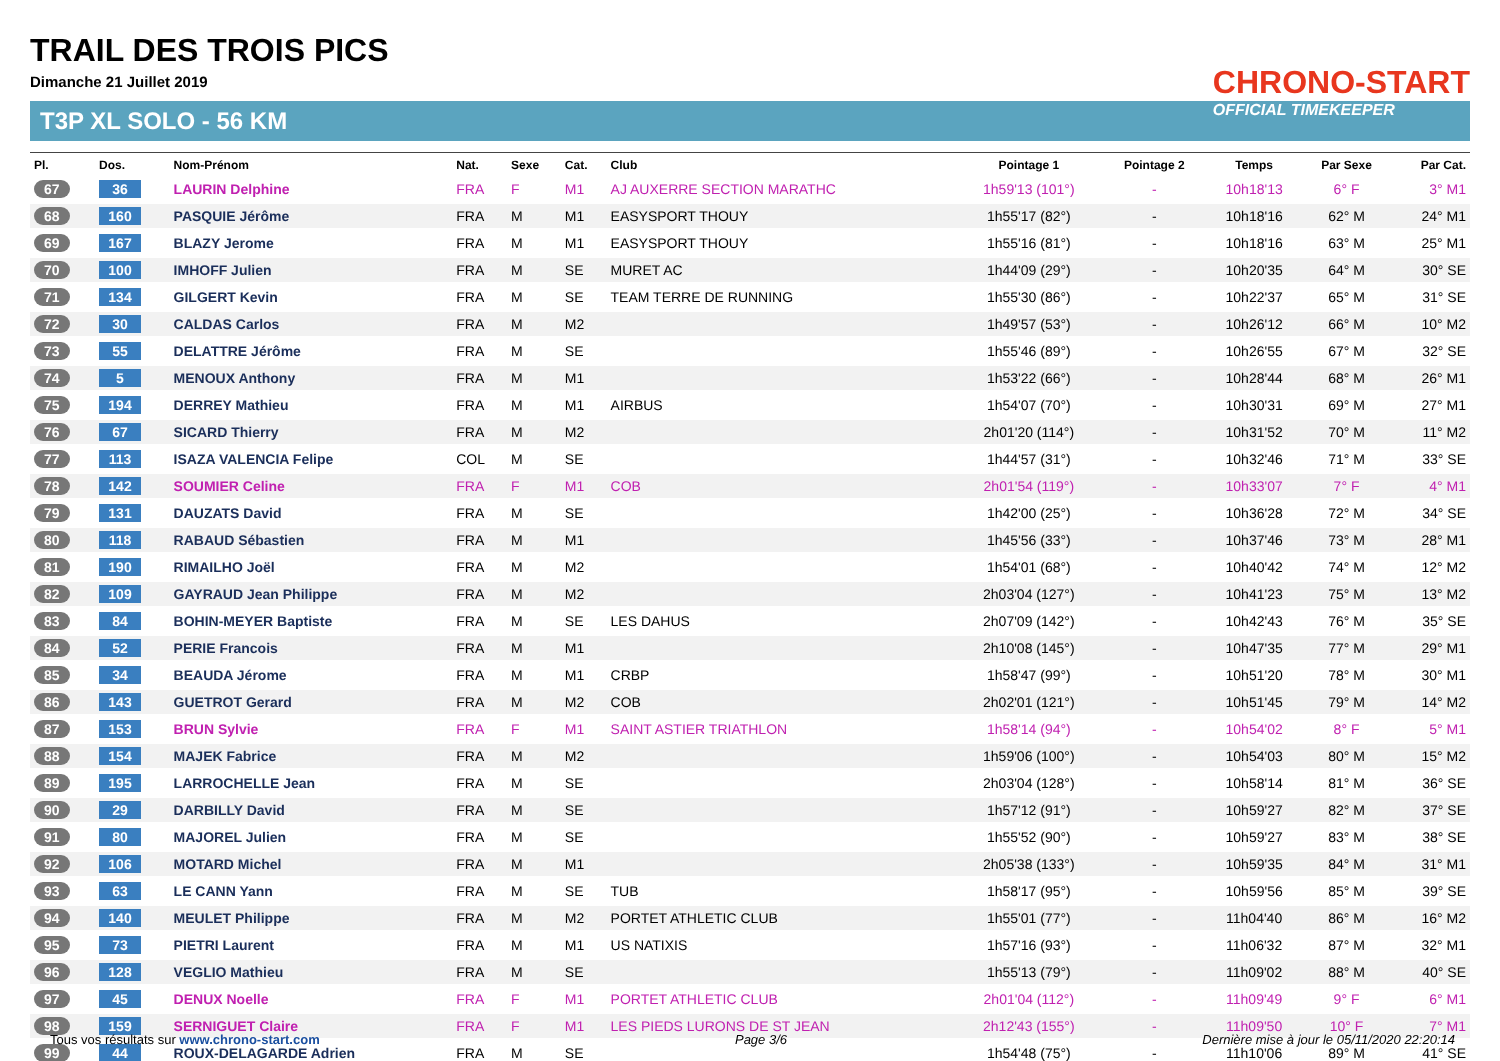TRAIL DES TROIS PICS
Dimanche 21 Juillet 2019
T3P XL SOLO - 56 KM
CHRONO-START
OFFICIAL TIMEKEEPER
| Pl. | Dos. | Nom-Prénom | Nat. | Sexe | Cat. | Club | Pointage 1 | Pointage 2 | Temps | Par Sexe | Par Cat. |
| --- | --- | --- | --- | --- | --- | --- | --- | --- | --- | --- | --- |
| 67 | 36 | LAURIN Delphine | FRA | F | M1 | AJ AUXERRE SECTION MARATHC | 1h59'13 (101°) | - | 10h18'13 | 6° F | 3° M1 |
| 68 | 160 | PASQUIE Jérôme | FRA | M | M1 | EASYSPORT THOUY | 1h55'17 (82°) | - | 10h18'16 | 62° M | 24° M1 |
| 69 | 167 | BLAZY Jerome | FRA | M | M1 | EASYSPORT THOUY | 1h55'16 (81°) | - | 10h18'16 | 63° M | 25° M1 |
| 70 | 100 | IMHOFF Julien | FRA | M | SE | MURET AC | 1h44'09 (29°) | - | 10h20'35 | 64° M | 30° SE |
| 71 | 134 | GILGERT Kevin | FRA | M | SE | TEAM TERRE DE RUNNING | 1h55'30 (86°) | - | 10h22'37 | 65° M | 31° SE |
| 72 | 30 | CALDAS Carlos | FRA | M | M2 | | 1h49'57 (53°) | - | 10h26'12 | 66° M | 10° M2 |
| 73 | 55 | DELATTRE Jérôme | FRA | M | SE | | 1h55'46 (89°) | - | 10h26'55 | 67° M | 32° SE |
| 74 | 5 | MENOUX Anthony | FRA | M | M1 | | 1h53'22 (66°) | - | 10h28'44 | 68° M | 26° M1 |
| 75 | 194 | DERREY Mathieu | FRA | M | M1 | AIRBUS | 1h54'07 (70°) | - | 10h30'31 | 69° M | 27° M1 |
| 76 | 67 | SICARD Thierry | FRA | M | M2 | | 2h01'20 (114°) | - | 10h31'52 | 70° M | 11° M2 |
| 77 | 113 | ISAZA VALENCIA Felipe | COL | M | SE | | 1h44'57 (31°) | - | 10h32'46 | 71° M | 33° SE |
| 78 | 142 | SOUMIER Celine | FRA | F | M1 | COB | 2h01'54 (119°) | - | 10h33'07 | 7° F | 4° M1 |
| 79 | 131 | DAUZATS David | FRA | M | SE | | 1h42'00 (25°) | - | 10h36'28 | 72° M | 34° SE |
| 80 | 118 | RABAUD Sébastien | FRA | M | M1 | | 1h45'56 (33°) | - | 10h37'46 | 73° M | 28° M1 |
| 81 | 190 | RIMAILHO Joël | FRA | M | M2 | | 1h54'01 (68°) | - | 10h40'42 | 74° M | 12° M2 |
| 82 | 109 | GAYRAUD Jean Philippe | FRA | M | M2 | | 2h03'04 (127°) | - | 10h41'23 | 75° M | 13° M2 |
| 83 | 84 | BOHIN-MEYER Baptiste | FRA | M | SE | LES DAHUS | 2h07'09 (142°) | - | 10h42'43 | 76° M | 35° SE |
| 84 | 52 | PERIE Francois | FRA | M | M1 | | 2h10'08 (145°) | - | 10h47'35 | 77° M | 29° M1 |
| 85 | 34 | BEAUDA Jérome | FRA | M | M1 | CRBP | 1h58'47 (99°) | - | 10h51'20 | 78° M | 30° M1 |
| 86 | 143 | GUETROT Gerard | FRA | M | M2 | COB | 2h02'01 (121°) | - | 10h51'45 | 79° M | 14° M2 |
| 87 | 153 | BRUN Sylvie | FRA | F | M1 | SAINT ASTIER TRIATHLON | 1h58'14 (94°) | - | 10h54'02 | 8° F | 5° M1 |
| 88 | 154 | MAJEK Fabrice | FRA | M | M2 | | 1h59'06 (100°) | - | 10h54'03 | 80° M | 15° M2 |
| 89 | 195 | LARROCHELLE Jean | FRA | M | SE | | 2h03'04 (128°) | - | 10h58'14 | 81° M | 36° SE |
| 90 | 29 | DARBILLY David | FRA | M | SE | | 1h57'12 (91°) | - | 10h59'27 | 82° M | 37° SE |
| 91 | 80 | MAJOREL Julien | FRA | M | SE | | 1h55'52 (90°) | - | 10h59'27 | 83° M | 38° SE |
| 92 | 106 | MOTARD Michel | FRA | M | M1 | | 2h05'38 (133°) | - | 10h59'35 | 84° M | 31° M1 |
| 93 | 63 | LE CANN Yann | FRA | M | SE | TUB | 1h58'17 (95°) | - | 10h59'56 | 85° M | 39° SE |
| 94 | 140 | MEULET Philippe | FRA | M | M2 | PORTET ATHLETIC CLUB | 1h55'01 (77°) | - | 11h04'40 | 86° M | 16° M2 |
| 95 | 73 | PIETRI Laurent | FRA | M | M1 | US NATIXIS | 1h57'16 (93°) | - | 11h06'32 | 87° M | 32° M1 |
| 96 | 128 | VEGLIO Mathieu | FRA | M | SE | | 1h55'13 (79°) | - | 11h09'02 | 88° M | 40° SE |
| 97 | 45 | DENUX Noelle | FRA | F | M1 | PORTET ATHLETIC CLUB | 2h01'04 (112°) | - | 11h09'49 | 9° F | 6° M1 |
| 98 | 159 | SERNIGUET Claire | FRA | F | M1 | LES PIEDS LURONS DE ST JEAN | 2h12'43 (155°) | - | 11h09'50 | 10° F | 7° M1 |
| 99 | 44 | ROUX-DELAGARDE Adrien | FRA | M | SE | | 1h54'48 (75°) | - | 11h10'06 | 89° M | 41° SE |
Tous vos résultats sur www.chrono-start.com Page 3/6 Dernière mise à jour le 05/11/2020 22:20:14